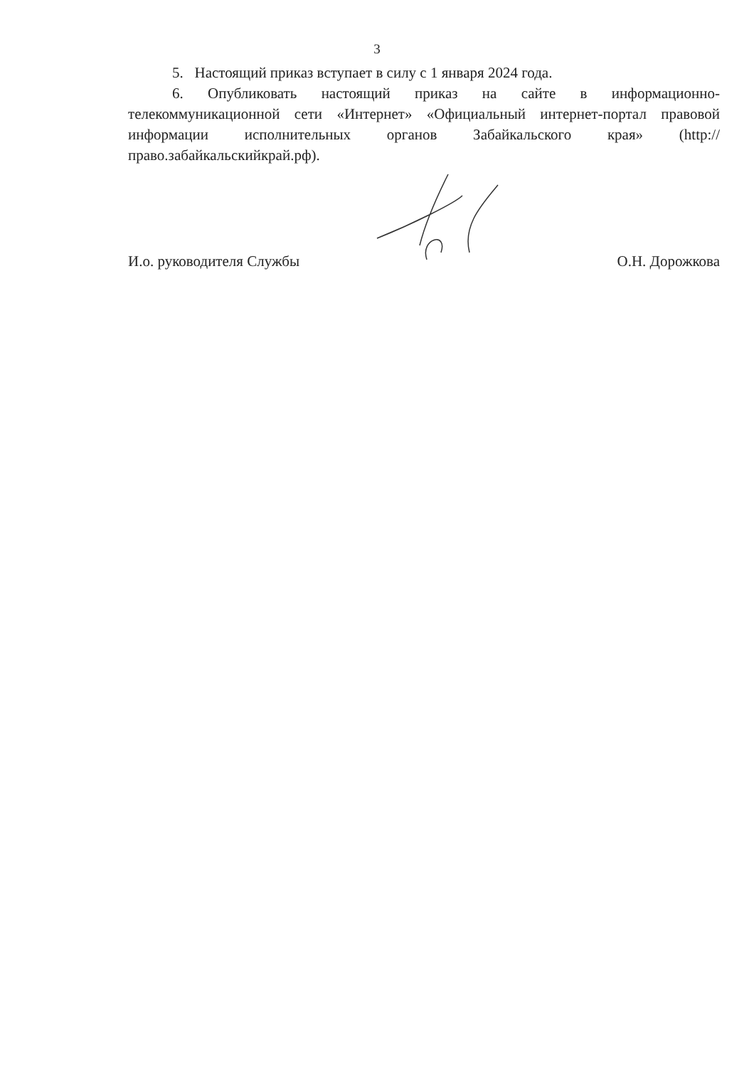3
5. Настоящий приказ вступает в силу с 1 января 2024 года.
6. Опубликовать настоящий приказ на сайте в информационно-телекоммуникационной сети «Интернет» «Официальный интернет-портал правовой информации исполнительных органов Забайкальского края» (http://право.забайкальскийкрай.рф).
И.о. руководителя Службы О.Н. Дорожкова